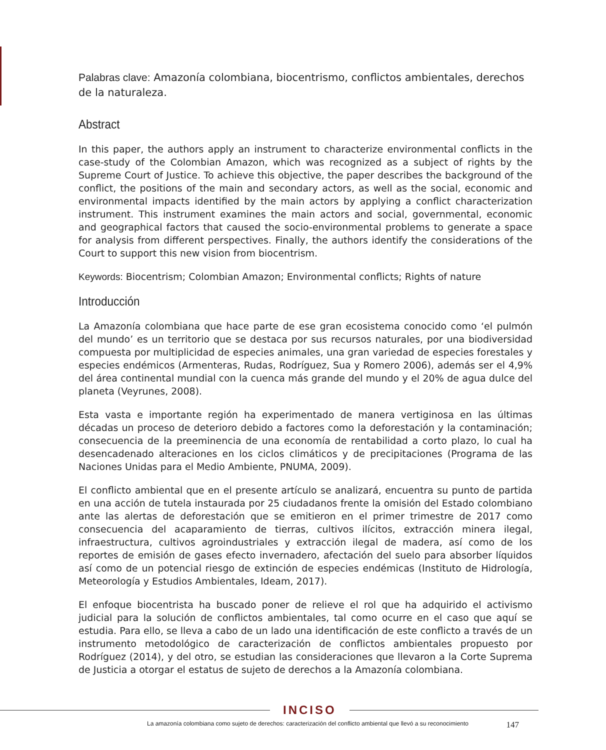Palabras clave: Amazonía colombiana, biocentrismo, conflictos ambientales, derechos de la naturaleza.
Abstract
In this paper, the authors apply an instrument to characterize environmental conflicts in the case-study of the Colombian Amazon, which was recognized as a subject of rights by the Supreme Court of Justice. To achieve this objective, the paper describes the background of the conflict, the positions of the main and secondary actors, as well as the social, economic and environmental impacts identified by the main actors by applying a conflict characterization instrument. This instrument examines the main actors and social, governmental, economic and geographical factors that caused the socio-environmental problems to generate a space for analysis from different perspectives. Finally, the authors identify the considerations of the Court to support this new vision from biocentrism.
Keywords: Biocentrism; Colombian Amazon; Environmental conflicts; Rights of nature
Introducción
La Amazonía colombiana que hace parte de ese gran ecosistema conocido como ‘el pulmón del mundo’ es un territorio que se destaca por sus recursos naturales, por una biodiversidad compuesta por multiplicidad de especies animales, una gran variedad de especies forestales y especies endémicos (Armenteras, Rudas, Rodríguez, Sua y Romero 2006), además ser el 4,9% del área continental mundial con la cuenca más grande del mundo y el 20% de agua dulce del planeta (Veyrunes, 2008).
Esta vasta e importante región ha experimentado de manera vertiginosa en las últimas décadas un proceso de deterioro debido a factores como la deforestación y la contaminación; consecuencia de la preeminencia de una economía de rentabilidad a corto plazo, lo cual ha desencadenado alteraciones en los ciclos climáticos y de precipitaciones (Programa de las Naciones Unidas para el Medio Ambiente, PNUMA, 2009).
El conflicto ambiental que en el presente artículo se analizará, encuentra su punto de partida en una acción de tutela instaurada por 25 ciudadanos frente la omisión del Estado colombiano ante las alertas de deforestación que se emitieron en el primer trimestre de 2017 como consecuencia del acaparamiento de tierras, cultivos ilícitos, extracción minera ilegal, infraestructura, cultivos agroindustriales y extracción ilegal de madera, así como de los reportes de emisión de gases efecto invernadero, afectación del suelo para absorber líquidos así como de un potencial riesgo de extinción de especies endémicas (Instituto de Hidrología, Meteorología y Estudios Ambientales, Ideam, 2017).
El enfoque biocentrista ha buscado poner de relieve el rol que ha adquirido el activismo judicial para la solución de conflictos ambientales, tal como ocurre en el caso que aquí se estudia. Para ello, se lleva a cabo de un lado una identificación de este conflicto a través de un instrumento metodológico de caracterización de conflictos ambientales propuesto por Rodríguez (2014), y del otro, se estudian las consideraciones que llevaron a la Corte Suprema de Justicia a otorgar el estatus de sujeto de derechos a la Amazonía colombiana.
INCISO
La amazonía colombiana como sujeto de derechos: caracterización del conflicto ambiental que llevó a su reconocimiento 147